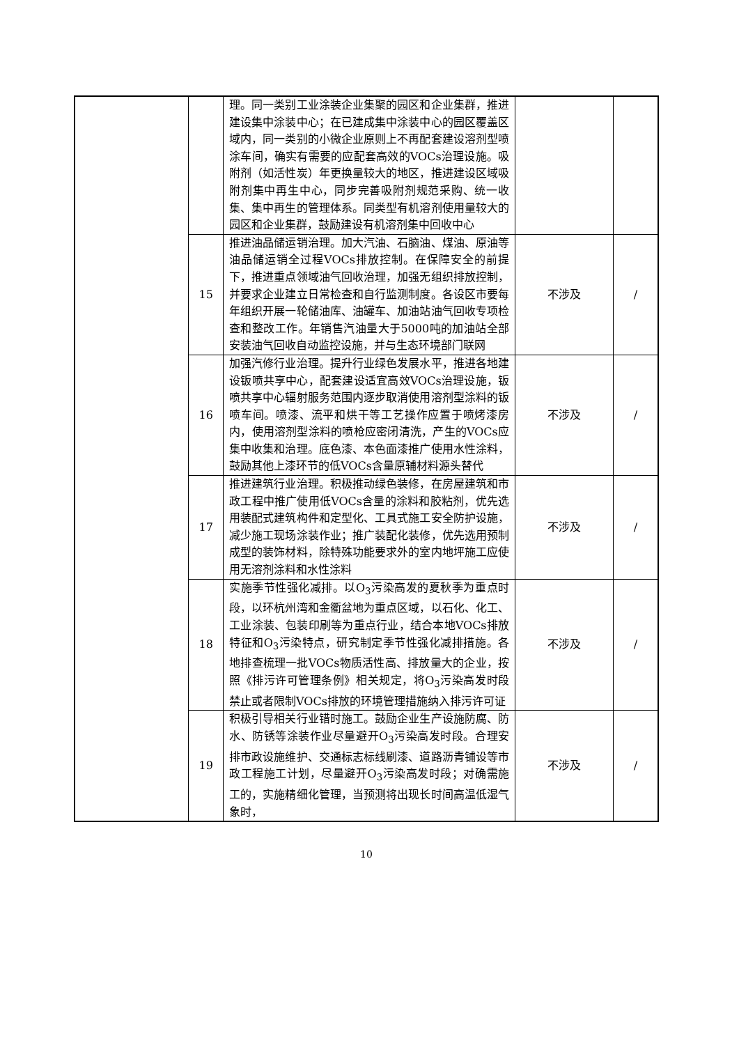| | | 理。同一类别工业涂装企业集聚的园区和企业集群，推进建设集中涂装中心；在已建成集中涂装中心的园区覆盖区域内，同一类别的小微企业原则上不再配套建设溶剂型喷涂车间，确实有需要的应配套高效的VOCs治理设施。吸附剂（如活性炭）年更换量较大的地区，推进建设区域吸附剂集中再生中心，同步完善吸附剂规范采购、统一收集、集中再生的管理体系。同类型有机溶剂使用量较大的园区和企业集群，鼓励建设有机溶剂集中回收中心 | | |
| | 15 | 推进油品储运销治理。加大汽油、石脑油、煤油、原油等油品储运销全过程VOCs排放控制。在保障安全的前提下，推进重点领域油气回收治理，加强无组织排放控制，并要求企业建立日常检查和自行监测制度。各设区市要每年组织开展一轮储油库、油罐车、加油站油气回收专项检查和整改工作。年销售汽油量大于5000吨的加油站全部安装油气回收自动监控设施，并与生态环境部门联网 | 不涉及 | / |
| | 16 | 加强汽修行业治理。提升行业绿色发展水平，推进各地建设钣喷共享中心，配套建设适宜高效VOCs治理设施，钣喷共享中心辐射服务范围内逐步取消使用溶剂型涂料的钣喷车间。喷漆、流平和烘干等工艺操作应置于喷烤漆房内，使用溶剂型涂料的喷枪应密闭清洗，产生的VOCs应集中收集和治理。底色漆、本色面漆推广使用水性涂料，鼓励其他上漆环节的低VOCs含量原辅材料源头替代 | 不涉及 | / |
| | 17 | 推进建筑行业治理。积极推动绿色装修，在房屋建筑和市政工程中推广使用低VOCs含量的涂料和胶粘剂，优先选用装配式建筑构件和定型化、工具式施工安全防护设施，减少施工现场涂装作业；推广装配化装修，优先选用预制成型的装饰材料，除特殊功能要求外的室内地坪施工应使用无溶剂涂料和水性涂料 | 不涉及 | / |
| | 18 | 实施季节性强化减排。以O<sub>3</sub>污染高发的夏秋季为重点时段，以环杭州湾和金衢盆地为重点区域，以石化、化工、工业涂装、包装印刷等为重点行业，结合本地VOCs排放特征和O<sub>3</sub>污染特点，研究制定季节性强化减排措施。各地排查梳理一批VOCs物质活性高、排放量大的企业，按照《排污许可管理条例》相关规定，将O<sub>3</sub>污染高发时段禁止或者限制VOCs排放的环境管理措施纳入排污许可证 | 不涉及 | / |
| | 19 | 积极引导相关行业错时施工。鼓励企业生产设施防腐、防水、防锈等涂装作业尽量避开O<sub>3</sub>污染高发时段。合理安排市政设施维护、交通标志标线刷漆、道路沥青铺设等市政工程施工计划，尽量避开O<sub>3</sub>污染高发时段；对确需施工的，实施精细化管理，当预测将出现长时间高温低湿气象时， | 不涉及 | / |
10